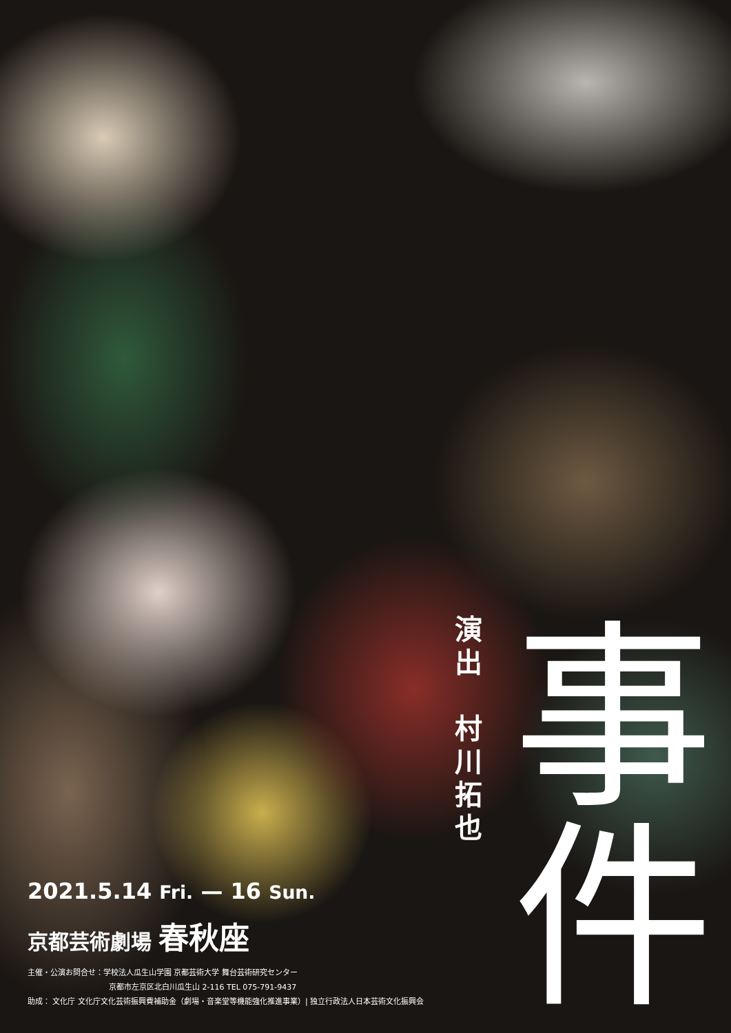演
出
村
川
拓
也
事
件
2021.5.14 Fri. — 16 Sun.
京都芸術劇場 春秋座
主催・公演お問合せ：学校法人瓜生山学園 京都芸術大学 舞台芸術研究センター
京都市左京区北白川瓜生山 2-116 TEL 075-791-9437
助成： 文化庁 文化庁文化芸術振興費補助金（劇場・音楽堂等機能強化推進事業）| 独立行政法人日本芸術文化振興会